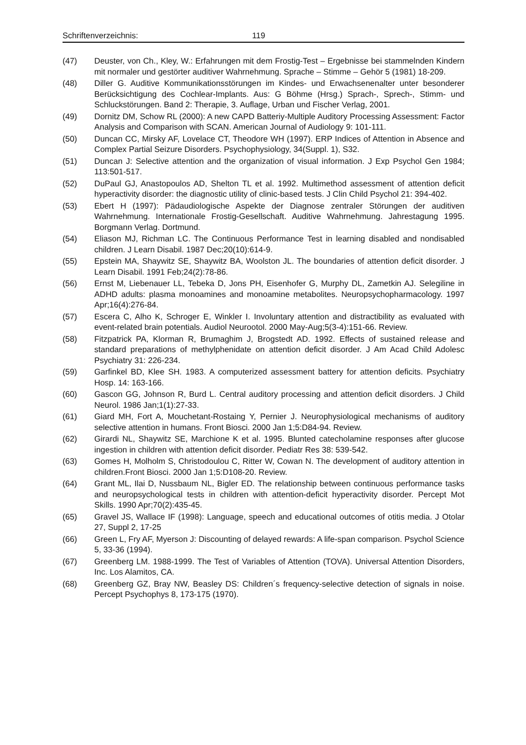Schriftenverzeichnis: 119
(47) Deuster, von Ch., Kley, W.: Erfahrungen mit dem Frostig-Test – Ergebnisse bei stammelnden Kindern mit normaler und gestörter auditiver Wahrnehmung. Sprache – Stimme – Gehör 5 (1981) 18-209.
(48) Diller G. Auditive Kommunikationsstörungen im Kindes- und Erwachsenenalter unter besonderer Berücksichtigung des Cochlear-Implants. Aus: G Böhme (Hrsg.) Sprach-, Sprech-, Stimm- und Schluckstörungen. Band 2: Therapie, 3. Auflage, Urban und Fischer Verlag, 2001.
(49) Dornitz DM, Schow RL (2000): A new CAPD Batteriy-Multiple Auditory Processing Assessment: Factor Analysis and Comparison with SCAN. American Journal of Audiology 9: 101-111.
(50) Duncan CC, Mirsky AF, Lovelace CT, Theodore WH (1997). ERP Indices of Attention in Absence and Complex Partial Seizure Disorders. Psychophysiology, 34(Suppl. 1), S32.
(51) Duncan J: Selective attention and the organization of visual information. J Exp Psychol Gen 1984; 113:501-517.
(52) DuPaul GJ, Anastopoulos AD, Shelton TL et al. 1992. Multimethod assessment of attention deficit hyperactivity disorder: the diagnostic utility of clinic-based tests. J Clin Child Psychol 21: 394-402.
(53) Ebert H (1997): Pädaudiologische Aspekte der Diagnose zentraler Störungen der auditiven Wahrnehmung. Internationale Frostig-Gesellschaft. Auditive Wahrnehmung. Jahrestagung 1995. Borgmann Verlag. Dortmund.
(54) Eliason MJ, Richman LC. The Continuous Performance Test in learning disabled and nondisabled children. J Learn Disabil. 1987 Dec;20(10):614-9.
(55) Epstein MA, Shaywitz SE, Shaywitz BA, Woolston JL. The boundaries of attention deficit disorder. J Learn Disabil. 1991 Feb;24(2):78-86.
(56) Ernst M, Liebenauer LL, Tebeka D, Jons PH, Eisenhofer G, Murphy DL, Zametkin AJ. Selegiline in ADHD adults: plasma monoamines and monoamine metabolites. Neuropsychopharmacology. 1997 Apr;16(4):276-84.
(57) Escera C, Alho K, Schroger E, Winkler I. Involuntary attention and distractibility as evaluated with event-related brain potentials. Audiol Neurootol. 2000 May-Aug;5(3-4):151-66. Review.
(58) Fitzpatrick PA, Klorman R, Brumaghim J, Brogstedt AD. 1992. Effects of sustained release and standard preparations of methylphenidate on attention deficit disorder. J Am Acad Child Adolesc Psychiatry 31: 226-234.
(59) Garfinkel BD, Klee SH. 1983. A computerized assessment battery for attention deficits. Psychiatry Hosp. 14: 163-166.
(60) Gascon GG, Johnson R, Burd L. Central auditory processing and attention deficit disorders. J Child Neurol. 1986 Jan;1(1):27-33.
(61) Giard MH, Fort A, Mouchetant-Rostaing Y, Pernier J. Neurophysiological mechanisms of auditory selective attention in humans. Front Biosci. 2000 Jan 1;5:D84-94. Review.
(62) Girardi NL, Shaywitz SE, Marchione K et al. 1995. Blunted catecholamine responses after glucose ingestion in children with attention deficit disorder. Pediatr Res 38: 539-542.
(63) Gomes H, Molholm S, Christodoulou C, Ritter W, Cowan N. The development of auditory attention in children.Front Biosci. 2000 Jan 1;5:D108-20. Review.
(64) Grant ML, Ilai D, Nussbaum NL, Bigler ED. The relationship between continuous performance tasks and neuropsychological tests in children with attention-deficit hyperactivity disorder. Percept Mot Skills. 1990 Apr;70(2):435-45.
(65) Gravel JS, Wallace IF (1998): Language, speech and educational outcomes of otitis media. J Otolar 27, Suppl 2, 17-25
(66) Green L, Fry AF, Myerson J: Discounting of delayed rewards: A life-span comparison. Psychol Science 5, 33-36 (1994).
(67) Greenberg LM. 1988-1999. The Test of Variables of Attention (TOVA). Universal Attention Disorders, Inc. Los Alamitos, CA.
(68) Greenberg GZ, Bray NW, Beasley DS: Children´s frequency-selective detection of signals in noise. Percept Psychophys 8, 173-175 (1970).